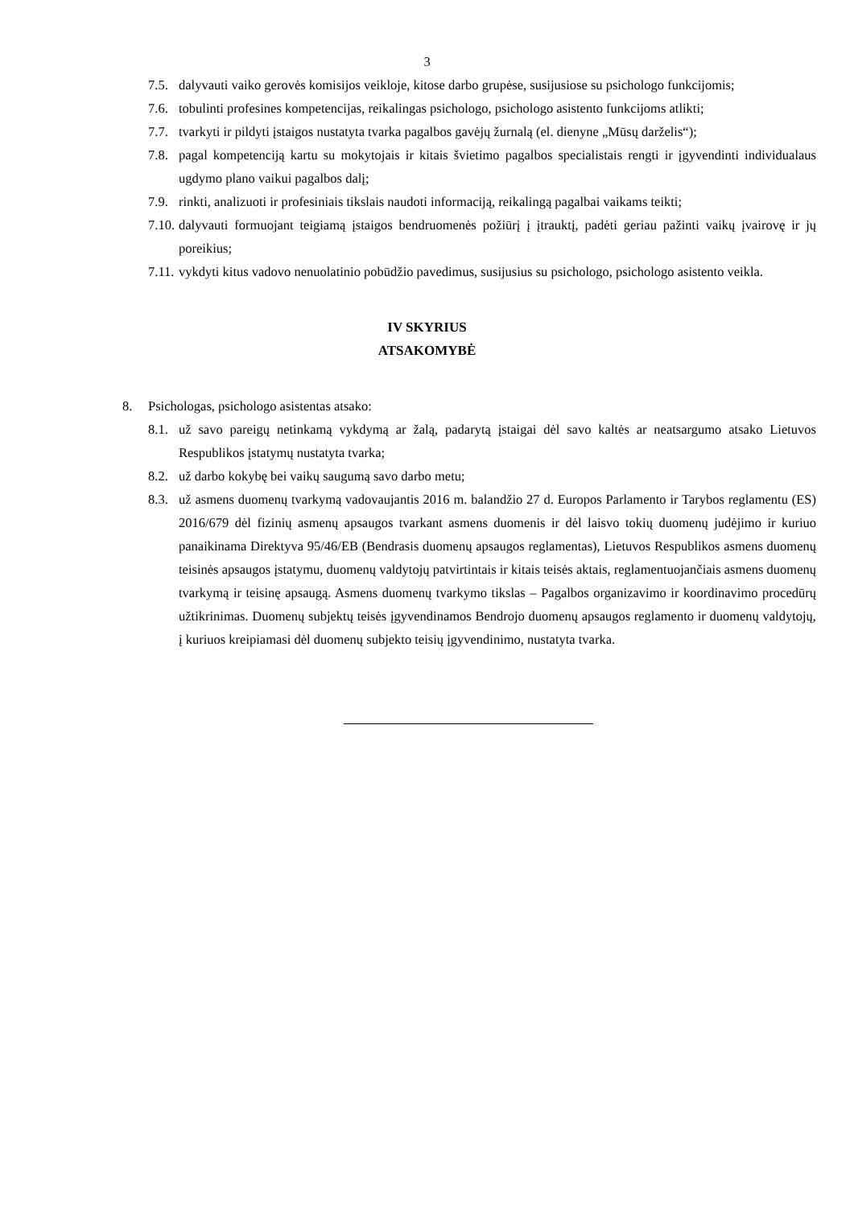3
7.5. dalyvauti vaiko gerovės komisijos veikloje, kitose darbo grupėse, susijusiose su psichologo funkcijomis;
7.6. tobulinti profesines kompetencijas, reikalingas psichologo, psichologo asistento funkcijoms atlikti;
7.7. tvarkyti ir pildyti įstaigos nustatyta tvarka pagalbos gavėjų žurnalą (el. dienyne „Mūsų darželis“);
7.8. pagal kompetenciją kartu su mokytojais ir kitais švietimo pagalbos specialistais rengti ir įgyvendinti individualaus ugdymo plano vaikui pagalbos dalį;
7.9. rinkti, analizuoti ir profesiniais tikslais naudoti informaciją, reikalingą pagalbai vaikams teikti;
7.10. dalyvauti formuojant teigiamą įstaigos bendruomenės požiūrį į įtrauktį, padėti geriau pažinti vaikų įvairovę ir jų poreikius;
7.11. vykdyti kitus vadovo nenuolatinio pobūdžio pavedimus, susijusius su psichologo, psichologo asistento veikla.
IV SKYRIUS
ATSAKOMYBĖ
8. Psichologas, psichologo asistentas atsako:
8.1. už savo pareigų netinkamą vykdymą ar žalą, padarytą įstaigai dėl savo kaltės ar neatsargumo atsako Lietuvos Respublikos įstatymų nustatyta tvarka;
8.2. už darbo kokybę bei vaikų saugumą savo darbo metu;
8.3. už asmens duomenų tvarkymą vadovaujantis 2016 m. balandžio 27 d. Europos Parlamento ir Tarybos reglamentu (ES) 2016/679 dėl fizinių asmenų apsaugos tvarkant asmens duomenis ir dėl laisvo tokių duomenų judėjimo ir kuriuo panaikinama Direktyva 95/46/EB (Bendrasis duomenų apsaugos reglamentas), Lietuvos Respublikos asmens duomenų teisinės apsaugos įstatymu, duomenų valdytojų patvirtintais ir kitais teisės aktais, reglamentuojančiais asmens duomenų tvarkymą ir teisinę apsaugą. Asmens duomenų tvarkymo tikslas – Pagalbos organizavimo ir koordinavimo procedūrų užtikrinimas. Duomenų subjektų teisės įgyvendinamos Bendrojo duomenų apsaugos reglamento ir duomenų valdytojų, į kuriuos kreipiamasi dėl duomenų subjekto teisių įgyvendinimo, nustatyta tvarka.